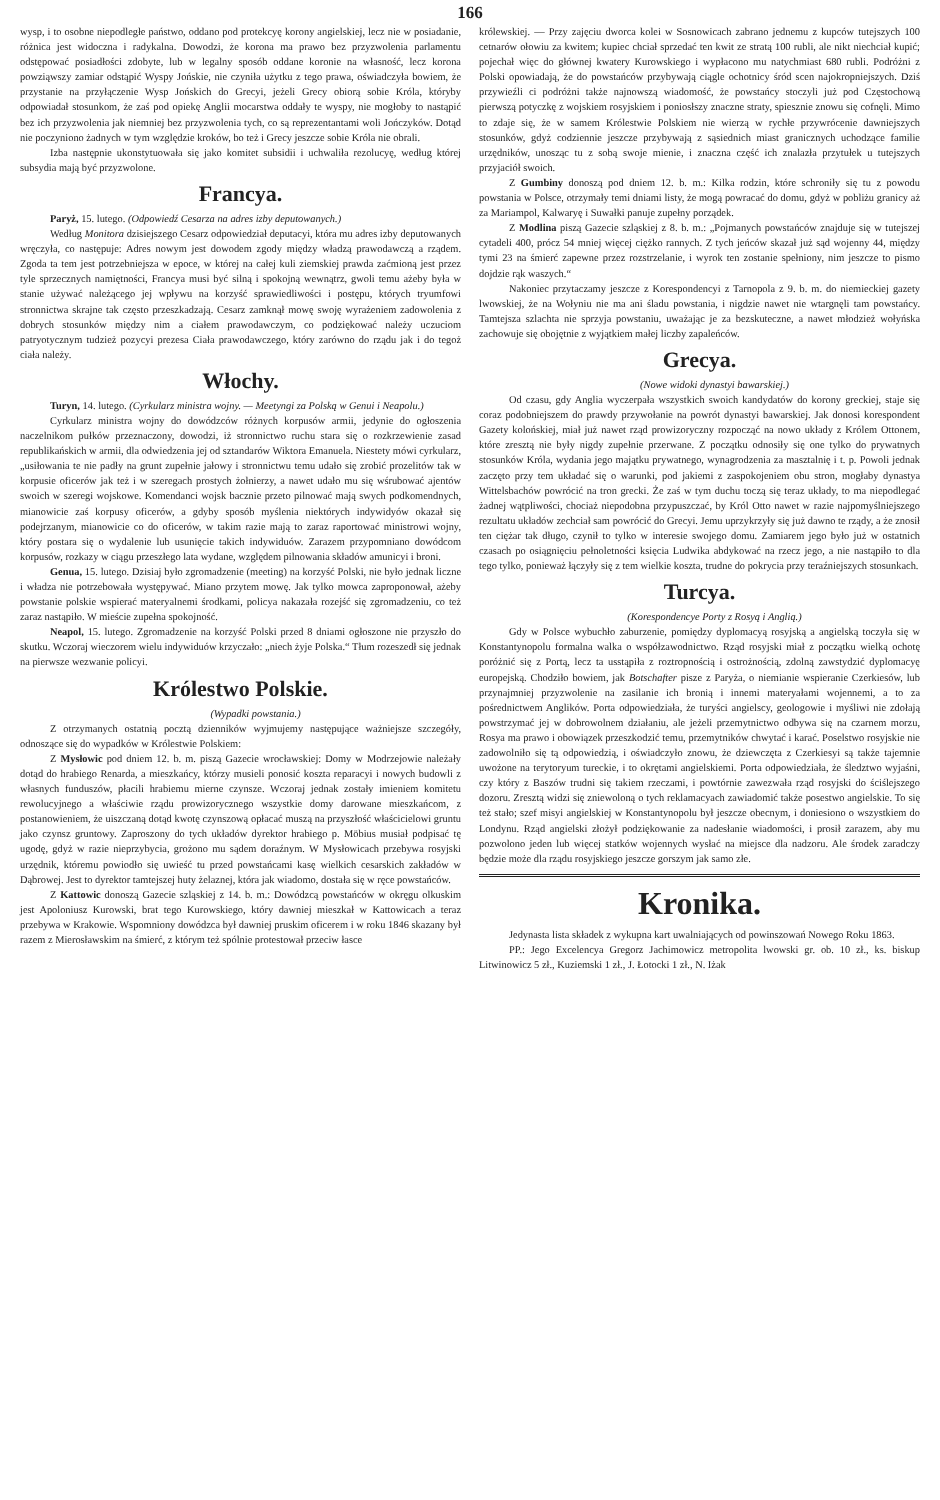166
wysp, i to osobne niepodległe państwo, oddano pod protekcyę korony angielskiej, lecz nie w posiadanie, różnica jest widoczna i radykalna. Dowodzi, że korona ma prawo bez przyzwolenia parlamentu odstępować posiadłości zdobyte, lub w legalny sposób oddane koronie na własność, lecz korona powziąwszy zamiar odstąpić Wyspy Jońskie, nie czyniła użytku z tego prawa, oświadczyła bowiem, że przystanie na przyłączenie Wysp Jońskich do Grecyi, jeżeli Grecy obiorą sobie Króla, któryby odpowiadał stosunkom, że zaś pod opiekę Anglii mocarstwa oddały te wyspy, nie mogłoby to nastąpić bez ich przyzwolenia jak niemniej bez przyzwolenia tych, co są reprezentantami woli Jończyków. Dotąd nie poczyniono żadnych w tym względzie kroków, bo też i Grecy jeszcze sobie Króla nie obrali.
Izba następnie ukonstytuowała się jako komitet subsidii i uchwaliła rezolucyę, według której subsydia mają być przyzwolone.
Francya.
Paryż, 15. lutego. (Odpowiedź Cesarza na adres izby deputowanych.)
Według Monitora dzisiejszego Cesarz odpowiedział deputacyi, która mu adres izby deputowanych wręczyła, co następuje: Adres nowym jest dowodem zgody między władzą prawodawczą a rządem. Zgoda ta tem jest potrzebniejsza w epoce, w której na całej kuli ziemskiej prawda zaćmioną jest przez tyle sprzecznych namiętności, Francya musi być silną i spokojną wewnątrz, gwoli temu ażeby była w stanie używać należącego jej wpływu na korzyść sprawiedliwości i postępu, których tryumfowi stronnictwa skrajne tak często przeszkadzają. Cesarz zamknął mowę swoję wyrażeniem zadowolenia z dobrych stosunków między nim a ciałem prawodawczym, co podziękować należy uczuciom patryotycznym tudzież pozycyi prezesa Ciała prawodawczego, który zarówno do rządu jak i do tegoż ciała należy.
Włochy.
Turyn, 14. lutego. (Cyrkularz ministra wojny. — Meetyngi za Polską w Genui i Neapolu.)
Cyrkularz ministra wojny do dowódzców różnych korpusów armii, jedynie do ogłoszenia naczelnikom pułków przeznaczony, dowodzi, iż stronnictwo ruchu stara się o rozkrzewienie zasad republikańskich w armii, dla odwiedzenia jej od sztandarów Wiktora Emanuela. Niestety mówi cyrkularz, „usiłowania te nie padły na grunt zupełnie jałowy i stronnictwu temu udało się zrobić prozelitów tak w korpusie oficerów jak też i w szeregach prostych żołnierzy, a nawet udało mu się wśrubować ajentów swoich w szeregi wojskowe. Komendanci wojsk bacznie przeto pilnować mają swych podkomendnych, mianowicie zaś korpusy oficerów, a gdyby sposób myślenia niektórych indywidyów okazał się podejrzanym, mianowicie co do oficerów, w takim razie mają to zaraz raportować ministrowi wojny, który postara się o wydalenie lub usunięcie takich indywiduów. Zarazem przypomniano dowódcom korpusów, rozkazy w ciągu przeszłego lata wydane, względem pilnowania składów amunicyi i broni.
Genua, 15. lutego. Dzisiaj było zgromadzenie (meeting) na korzyść Polski, nie było jednak liczne i władza nie potrzebowała występywać. Miano przytem mowę. Jak tylko mowca zaproponował, ażeby powstanie polskie wspierać materyalnemi środkami, policya nakazała rozejść się zgromadzeniu, co też zaraz nastąpiło. W mieście zupełna spokojność.
Neapol, 15. lutego. Zgromadzenie na korzyść Polski przed 8 dniami ogłoszone nie przyszło do skutku. Wczoraj wieczorem wielu indywiduów krzyczało: „niech żyje Polska.“ Tłum rozeszedł się jednak na pierwsze wezwanie policyi.
Królestwo Polskie.
(Wypadki powstania.)
Z otrzymanych ostatnią pocztą dzienników wyjmujemy następujące ważniejsze szczegóły, odnoszące się do wypadków w Królestwie Polskiem:
Z Mysłowic pod dniem 12. b. m. piszą Gazecie wrocławskiej: Domy w Modrzejowie należały dotąd do hrabiego Renarda, a mieszkańcy, którzy musieli ponosić koszta reparacyi i nowych budowli z własnych funduszów, płacili hrabiemu mierne czynsze. Wczoraj jednak zostały imieniem komitetu rewolucyjnego a właściwie rządu prowizorycznego wszystkie domy darowane mieszkańcom, z postanowieniem, że uiszczaną dotąd kwotę czynszową opłacać muszą na przyszłość właścicielowi gruntu jako czynsz gruntowy. Zaproszony do tych układów dyrektor hrabiego p. Möbius musiał podpisać tę ugodę, gdyż w razie nieprzybycia, grożono mu sądem doraźnym. W Mysłowicach przebywa rosyjski urzędnik, któremu powiodło się uwieść tu przed powstańcami kasę wielkich cesarskich zakładów w Dąbrowej. Jest to dyrektor tamtejszej huty żelaznej, która jak wiadomo, dostała się w ręce powstańców.
Z Kattowic donoszą Gazecie szląskiej z 14. b. m.: Dowódzcą powstańców w okręgu olkuskim jest Apoloniusz Kurowski, brat tego Kurowskiego, który dawniej mieszkał w Kattowicach a teraz przebywa w Krakowie. Wspomniony dowódzca był dawniej pruskim oficerem i w roku 1846 skazany był razem z Mierosławskim na śmierć, z którym też spólnie protestował przeciw łasce
królewskiej. — Przy zajęciu dworca kolei w Sosnowicach zabrano jednemu z kupców tutejszych 100 cetnarów ołowiu za kwitem; kupiec chciał sprzedać ten kwit ze stratą 100 rubli, ale nikt niechciał kupić; pojechał więc do głównej kwatery Kurowskiego i wypłacono mu natychmiast 680 rubli. Podróżni z Polski opowiadają, że do powstańców przybywają ciągle ochotnicy śród scen najokropniejszych. Dziś przywieźli ci podróżni także najnowszą wiadomość, że powstańcy stoczyli już pod Częstochową pierwszą potyczkę z wojskiem rosyjskiem i poniosłszy znaczne straty, spiesznie znowu się cofnęli. Mimo to zdaje się, że w samem Królestwie Polskiem nie wierzą w rychłe przywrócenie dawniejszych stosunków, gdyż codziennie jeszcze przybywają z sąsiednich miast granicznych uchodzące familie urzędników, unosząc tu z sobą swoje mienie, i znaczna część ich znalazła przytułek u tutejszych przyjaciół swoich.
Z Gumbiny donoszą pod dniem 12. b. m.: Kilka rodzin, które schroniły się tu z powodu powstania w Polsce, otrzymały temi dniami listy, że mogą powracać do domu, gdyż w pobliżu granicy aż za Mariampol, Kalwaryę i Suwałki panuje zupełny porządek.
Z Modlina piszą Gazecie szląskiej z 8. b. m.: „Pojmanych powstańców znajduje się w tutejszej cytadeli 400, prócz 54 mniej więcej ciężko rannych. Z tych jeńców skazał już sąd wojenny 44, między tymi 23 na śmierć zapewne przez rozstrzelanie, i wyrok ten zostanie spełniony, nim jeszcze to pismo dojdzie rąk waszych.“
Nakoniec przytaczamy jeszcze z Korespondencyi z Tarnopola z 9. b. m. do niemieckiej gazety lwowskiej, że na Wołyniu nie ma ani śladu powstania, i nigdzie nawet nie wtargnęli tam powstańcy. Tamtejsza szlachta nie sprzyja powstaniu, uważając je za bezskuteczne, a nawet młodzież wołyńska zachowuje się obojętnie z wyjątkiem małej liczby zapaleńców.
Grecya.
(Nowe widoki dynastyi bawarskiej.)
Od czasu, gdy Anglia wyczerpała wszystkich swoich kandydatów do korony greckiej, staje się coraz podobniejszem do prawdy przywołanie na powrót dynastyi bawarskiej. Jak donosi korespondent Gazety kolońskiej, miał już nawet rząd prowizoryczny rozpocząć na nowo układy z Królem Ottonem, które zresztą nie były nigdy zupełnie przerwane. Z początku odnosiły się one tylko do prywatnych stosunków Króla, wydania jego majątku prywatnego, wynagrodzenia za masztalnię i t. p. Powoli jednak zaczęto przy tem układać się o warunki, pod jakiemi z zaspokojeniem obu stron, mogłaby dynastya Wittelsbachów powrócić na tron grecki. Że zaś w tym duchu toczą się teraz układy, to ma niepodlegać żadnej wątpliwości, chociaż niepodobna przypuszczać, by Król Otto nawet w razie najpomyślniejszego rezultatu układów zechciał sam powrócić do Grecyi. Jemu uprzykrzyły się już dawno te rządy, a że znosił ten ciężar tak długo, czynił to tylko w interesie swojego domu. Zamiarem jego było już w ostatnich czasach po osiągnięciu pełnoletności księcia Ludwika abdykować na rzecz jego, a nie nastąpiło to dla tego tylko, ponieważ łączyły się z tem wielkie koszta, trudne do pokrycia przy teraźniejszych stosunkach.
Turcya.
(Korespondencye Porty z Rosyą i Anglią.)
Gdy w Polsce wybuchło zaburzenie, pomiędzy dyplomacyą rosyjską a angielską toczyła się w Konstantynopolu formalna walka o współzawodnictwo. Rząd rosyjski miał z początku wielką ochotę poróżnić się z Portą, lecz ta usstąpiła z roztropnością i ostrożnością, zdolną zawstydzić dyplomacyę europejską. Chodziło bowiem, jak Botschafter pisze z Paryża, o niemianie wspieranie Czerkiesów, lub przynajmniej przyzwolenie na zasilanie ich bronią i innemi materyałami wojennemi, a to za pośrednictwem Anglików. Porta odpowiedziała, że turyści angielscy, geologowie i myśliwi nie zdołają powstrzymać jej w dobrowolnem działaniu, ale jeżeli przemytnictwo odbywa się na czarnem morzu, Rosya ma prawo i obowiązek przeszkodzić temu, przemytników chwytać i karać. Poselstwo rosyjskie nie zadowolniło się tą odpowiedzią, i oświadczyło znowu, że dziewczęta z Czerkiesyi są także tajemnie uwożone na terytoryum tureckie, i to okrętami angielskiemi. Porta odpowiedziała, że śledztwo wyjaśni, czy który z Baszów trudni się takiem rzeczami, i powtórnie zawezwała rząd rosyjski do ściślejszego dozoru. Zresztą widzi się zniewoloną o tych reklamacyach zawiadomić także posestwo angielskie. To się też stało; szef misyi angielskiej w Konstantynopolu był jeszcze obecnym, i doniesiono o wszystkiem do Londynu. Rząd angielski złożył podziękowanie za nadesłanie wiadomości, i prosił zarazem, aby mu pozwolono jeden lub więcej statków wojennych wysłać na miejsce dla nadzoru. Ale środek zaradczy będzie może dla rządu rosyjskiego jeszcze gorszym jak samo złe.
Kronika.
Jedynasta lista składek z wykupna kart uwalniających od powinszowań Nowego Roku 1863.
PP.: Jego Excelencya Gregorz Jachimowicz metropolita lwowski gr. ob. 10 zł., ks. biskup Litwinowicz 5 zł., Kuziemski 1 zł., J. Łotocki 1 zł., N. Iżak